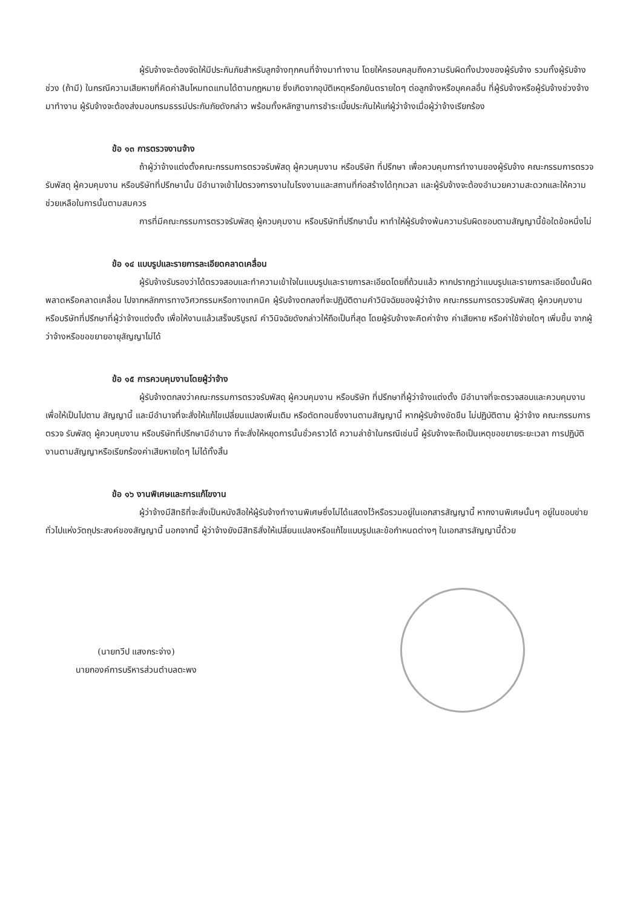ผู้รับจ้างจะต้องจัดให้มีประกันภัยสำหรับลูกจ้างทุกคนที่จ้างมาทำงาน โดยให้ครอบคลุมถึงความรับผิดทั้งปวงของผู้รับจ้าง รวมทั้งผู้รับจ้างช่วง (ถ้ามี) ในกรณีความเสียหายที่คิดค่าสินไหมทดแทนได้ตามกฎหมาย ซึ่งเกิดจากอุบัติเหตุหรือภยันตรายใดๆ ต่อลูกจ้างหรือบุคคลอื่น ที่ผู้รับจ้างหรือผู้รับจ้างช่วงจ้างมาทำงาน ผู้รับจ้างจะต้องส่งมอบกรมธรรม์ประกันภัยดังกล่าว พร้อมทั้งหลักฐานการชำระเบี้ยประกันให้แก่ผู้ว่าจ้างเมื่อผู้ว่าจ้างเรียกร้อง
ข้อ ๑๓ การตรวจงานจ้าง
ถ้าผู้ว่าจ้างแต่งตั้งคณะกรรมการตรวจรับพัสดุ ผู้ควบคุมงาน หรือบริษัท ที่ปรึกษา เพื่อควบคุมการทำงานของผู้รับจ้าง คณะกรรมการตรวจ รับพัสดุ ผู้ควบคุมงาน หรือบริษัทที่ปรึกษานั้น มีอำนาจเข้าไปตรวจการงานในโรงงานและสถานที่ก่อสร้างได้ทุกเวลา และผู้รับจ้างจะต้องอำนวยความสะดวกและให้ความช่วยเหลือในการนั้นตามสมควร
การที่มีคณะกรรมการตรวจรับพัสดุ ผู้ควบคุมงาน หรือบริษัทที่ปรึกษานั้น หาทำให้ผู้รับจ้างพ้นความรับผิดชอบตามสัญญานี้ข้อใดข้อหนึ่งไม่
ข้อ ๑๔ แบบรูปและรายการละเอียดคลาดเคลื่อน
ผู้รับจ้างรับรองว่าได้ตรวจสอบและทำความเข้าใจในแบบรูปและรายการละเอียดโดยถี่ถ้วนแล้ว หากปรากฏว่าแบบรูปและรายการละเอียดนั้นผิดพลาดหรือคลาดเคลื่อน ไปจากหลักการทางวิศวกรรมหรือทางเทคนิค ผู้รับจ้างตกลงที่จะปฏิบัติตามคำวินิจฉัยของผู้ว่าจ้าง คณะกรรมการตรวจรับพัสดุ ผู้ควบคุมงาน หรือบริษัทที่ปรึกษาที่ผู้ว่าจ้างแต่งตั้ง เพื่อให้งานแล้วเสร็จบริบูรณ์ คำวินิจฉัยดังกล่าวให้ถือเป็นที่สุด โดยผู้รับจ้างจะคิดค่าจ้าง ค่าเสียหาย หรือค่าใช้จ่ายใดๆ เพิ่มขึ้น จากผู้ว่าจ้างหรือขอขยายอายุสัญญาไม่ได้
ข้อ ๑๕ การควบคุมงานโดยผู้ว่าจ้าง
ผู้รับจ้างตกลงว่าคณะกรรมการตรวจรับพัสดุ ผู้ควบคุมงาน หรือบริษัท ที่ปรึกษาที่ผู้ว่าจ้างแต่งตั้ง มีอำนาจที่จะตรวจสอบและควบคุมงานเพื่อให้เป็นไปตาม สัญญานี้ และมีอำนาจที่จะสั่งให้แก้ไขเปลี่ยนแปลงเพิ่มเติม หรือตัดทอนซึ่งงานตามสัญญานี้ หากผู้รับจ้างขัดขืน ไม่ปฏิบัติตาม ผู้ว่าจ้าง คณะกรรมการตรวจ รับพัสดุ ผู้ควบคุมงาน หรือบริษัทที่ปรึกษามีอำนาจ ที่จะสั่งให้หยุดการนั้นชั่วคราวได้ ความล่าช้าในกรณีเช่นนี้ ผู้รับจ้างจะถือเป็นเหตุขอขยายระยะเวลา การปฏิบัติงานตามสัญญาหรือเรียกร้องค่าเสียหายใดๆ ไม่ได้ทั้งสิ้น
ข้อ ๑๖ งานพิเศษและการแก้ไขงาน
ผู้ว่าจ้างมีสิทธิที่จะสั่งเป็นหนังสือให้ผู้รับจ้างทำงานพิเศษซึ่งไม่ได้แสดงไว้หรือรวมอยู่ในเอกสารสัญญานี้ หากงานพิเศษนั้นๆ อยู่ในขอบข่ายทั่วไปแห่งวัตถุประสงค์ของสัญญานี้ นอกจากนี้ ผู้ว่าจ้างยังมีสิทธิสั่งให้เปลี่ยนแปลงหรือแก้ไขแบบรูปและข้อกำหนดต่างๆ ในเอกสารสัญญานี้ด้วย
(นายทวีป แสงกระจ่าง)
นายกองค์การบริหารส่วนตำบลตะพง